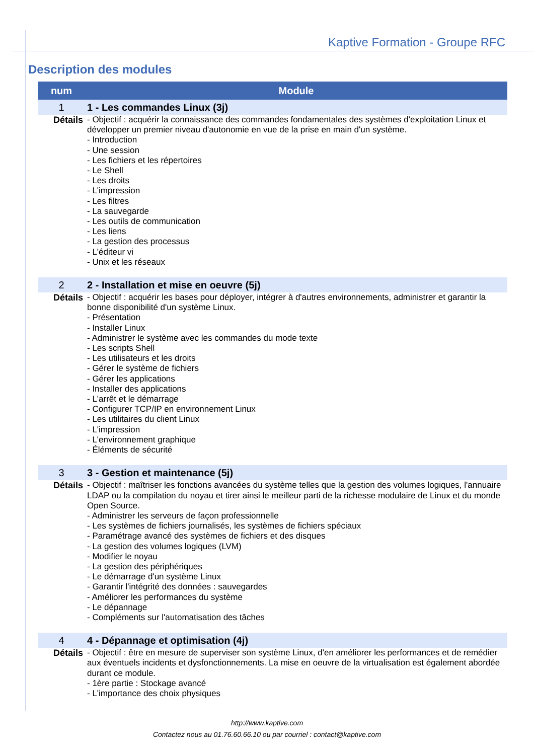Kaptive Formation - Groupe RFC
Description des modules
| num | Module |
| --- | --- |
| 1 | 1 - Les commandes Linux (3j) |
| Détails | - Objectif : acquérir la connaissance des commandes fondamentales des systèmes d'exploitation Linux et développer un premier niveau d'autonomie en vue de la prise en main d'un système. - Introduction - Une session - Les fichiers et les répertoires - Le Shell - Les droits - L'impression - Les filtres - La sauvegarde - Les outils de communication - Les liens - La gestion des processus - L'éditeur vi - Unix et les réseaux |
| 2 | 2 - Installation et mise en oeuvre (5j) |
| Détails | - Objectif : acquérir les bases pour déployer, intégrer à d'autres environnements, administrer et garantir la bonne disponibilité d'un système Linux. - Présentation - Installer Linux - Administrer le système avec les commandes du mode texte - Les scripts Shell - Les utilisateurs et les droits - Gérer le système de fichiers - Gérer les applications - Installer des applications - L'arrêt et le démarrage - Configurer TCP/IP en environnement Linux - Les utilitaires du client Linux - L'impression - L'environnement graphique - Éléments de sécurité |
| 3 | 3 - Gestion et maintenance (5j) |
| Détails | - Objectif : maîtriser les fonctions avancées du système telles que la gestion des volumes logiques, l'annuaire LDAP ou la compilation du noyau et tirer ainsi le meilleur parti de la richesse modulaire de Linux et du monde Open Source. - Administrer les serveurs de façon professionnelle - Les systèmes de fichiers journalisés, les systèmes de fichiers spéciaux - Paramétrage avancé des systèmes de fichiers et des disques - La gestion des volumes logiques (LVM) - Modifier le noyau - La gestion des périphériques - Le démarrage d'un système Linux - Garantir l'intégrité des données : sauvegardes - Améliorer les performances du système - Le dépannage - Compléments sur l'automatisation des tâches |
| 4 | 4 - Dépannage et optimisation (4j) |
| Détails | - Objectif : être en mesure de superviser son système Linux, d'en améliorer les performances et de remédier aux éventuels incidents et dysfonctionnements. La mise en oeuvre de la virtualisation est également abordée durant ce module. - 1ère partie : Stockage avancé - L'importance des choix physiques |
http://www.kaptive.com
Contactez nous au 01.76.60.66.10 ou par courriel : contact@kaptive.com